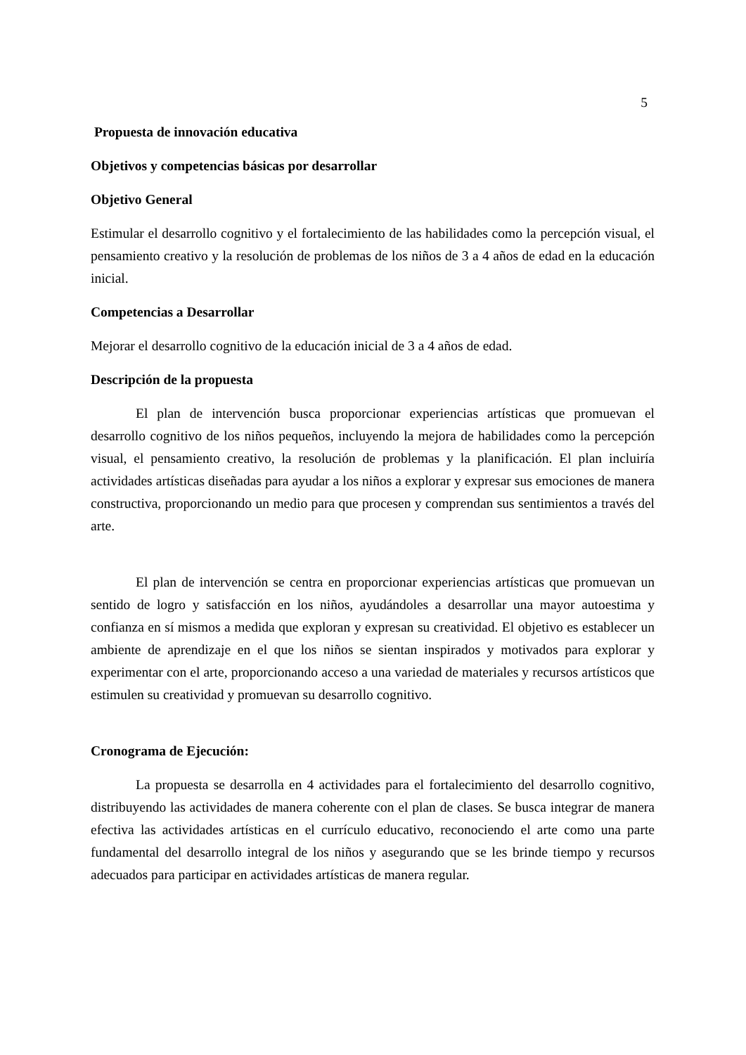5
Propuesta de innovación educativa
Objetivos y competencias básicas por desarrollar
Objetivo General
Estimular el desarrollo cognitivo y el fortalecimiento de las habilidades como la percepción visual, el pensamiento creativo y la resolución de problemas de los niños de 3 a 4 años de edad en la educación inicial.
Competencias a Desarrollar
Mejorar el desarrollo cognitivo de la educación inicial de 3 a 4 años de edad.
Descripción de la propuesta
El plan de intervención busca proporcionar experiencias artísticas que promuevan el desarrollo cognitivo de los niños pequeños, incluyendo la mejora de habilidades como la percepción visual, el pensamiento creativo, la resolución de problemas y la planificación. El plan incluiría actividades artísticas diseñadas para ayudar a los niños a explorar y expresar sus emociones de manera constructiva, proporcionando un medio para que procesen y comprendan sus sentimientos a través del arte.
El plan de intervención se centra en proporcionar experiencias artísticas que promuevan un sentido de logro y satisfacción en los niños, ayudándoles a desarrollar una mayor autoestima y confianza en sí mismos a medida que exploran y expresan su creatividad. El objetivo es establecer un ambiente de aprendizaje en el que los niños se sientan inspirados y motivados para explorar y experimentar con el arte, proporcionando acceso a una variedad de materiales y recursos artísticos que estimulen su creatividad y promuevan su desarrollo cognitivo.
Cronograma de Ejecución:
La propuesta se desarrolla en 4 actividades para el fortalecimiento del desarrollo cognitivo, distribuyendo las actividades de manera coherente con el plan de clases. Se busca integrar de manera efectiva las actividades artísticas en el currículo educativo, reconociendo el arte como una parte fundamental del desarrollo integral de los niños y asegurando que se les brinde tiempo y recursos adecuados para participar en actividades artísticas de manera regular.